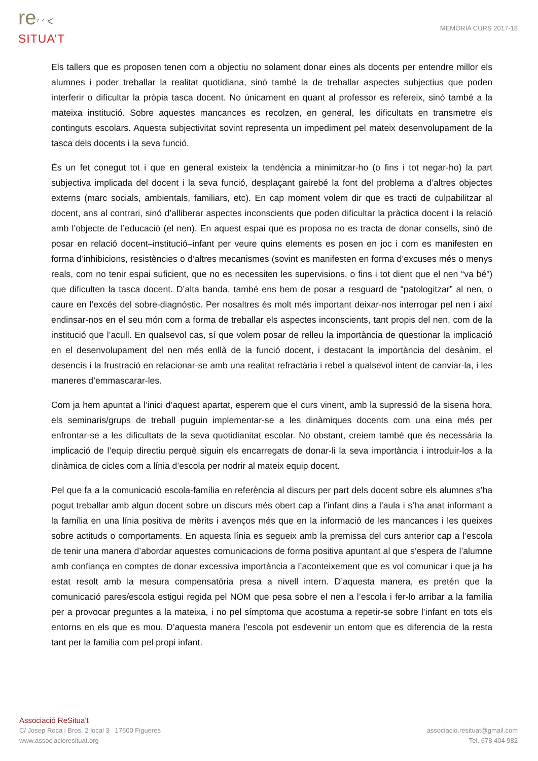re⁷ ᐟ ᐸ
SITUA’T
MEMÒRIA CURS 2017-18
Els tallers que es proposen tenen com a objectiu no solament donar eines als docents per entendre millor els alumnes i poder treballar la realitat quotidiana, sinó també la de treballar aspectes subjectius que poden interferir o dificultar la pròpia tasca docent. No únicament en quant al professor es refereix, sinó també a la mateixa institució. Sobre aquestes mancances es recolzen, en general, les dificultats en transmetre els continguts escolars. Aquesta subjectivitat sovint representa un impediment pel mateix desenvolupament de la tasca dels docents i la seva funció.
És un fet conegut tot i que en general existeix la tendència a minimitzar-ho (o fins i tot negar-ho) la part subjectiva implicada del docent i la seva funció, desplaçant gairebé la font del problema a d’altres objectes externs (marc socials, ambientals, familiars, etc). En cap moment volem dir que es tracti de culpabilitzar al docent, ans al contrari, sinó d’alliberar aspectes inconscients que poden dificultar la pràctica docent i la relació amb l’objecte de l’educació (el nen). En aquest espai que es proposa no es tracta de donar consells, sinó de posar en relació docent–institució–infant per veure quins elements es posen en joc i com es manifesten en forma d’inhibicions, resistències o d’altres mecanismes (sovint es manifesten en forma d’excuses més o menys reals, com no tenir espai suficient, que no es necessiten les supervisions, o fins i tot dient que el nen “va bé”) que dificulten la tasca docent. D’alta banda, també ens hem de posar a resguard de “patologitzar” al nen, o caure en l’excés del sobre-diagnòstic. Per nosaltres és molt més important deixar-nos interrogar pel nen i així endinsar-nos en el seu món com a forma de treballar els aspectes inconscients, tant propis del nen, com de la institució que l’acull. En qualsevol cas, sí que volem posar de relleu la importància de qüestionar la implicació en el desenvolupament del nen més enllà de la funció docent, i destacant la importància del desànim, el desencís i la frustració en relacionar-se amb una realitat refractària i rebel a qualsevol intent de canviar-la, i les maneres d’emmascarar-les.
Com ja hem apuntat a l’inici d’aquest apartat, esperem que el curs vinent, amb la supressió de la sisena hora, els seminaris/grups de treball puguin implementar-se a les dinàmiques docents com una eina més per enfrontar-se a les dificultats de la seva quotidianitat escolar. No obstant, creiem també que és necessària la implicació de l’equip directiu perquè siguin els encarregats de donar-li la seva importància i introduir-los a la dinàmica de cicles com a línia d’escola per nodrir al mateix equip docent.
Pel que fa a la comunicació escola-família en referència al discurs per part dels docent sobre els alumnes s’ha pogut treballar amb algun docent sobre un discurs més obert cap a l’infant dins a l’aula i s’ha anat informant a la família en una línia positiva de mèrits i avenços més que en la informació de les mancances i les queixes sobre actituds o comportaments. En aquesta línia es segueix amb la premissa del curs anterior cap a l’escola de tenir una manera d’abordar aquestes comunicacions de forma positiva apuntant al que s’espera de l’alumne amb confiança en comptes de donar excessiva importància a l’aconteixement que es vol comunicar i que ja ha estat resolt amb la mesura compensatòria presa a nivell intern. D’aquesta manera, es pretén que la comunicació pares/escola estigui regida pel NOM que pesa sobre el nen a l’escola i fer-lo arribar a la família per a provocar preguntes a la mateixa, i no pel símptoma que acostuma a repetir-se sobre l’infant en tots els entorns en els que es mou. D’aquesta manera l’escola pot esdevenir un entorn que es diferencia de la resta tant per la família com pel propi infant.
Associació ReSitua’t
C/ Josep Roca i Bros, 2 local 3 17600 Figueres
www.associacioresituat.org
associacio.resituat@gmail.com
Tel. 678 404 982